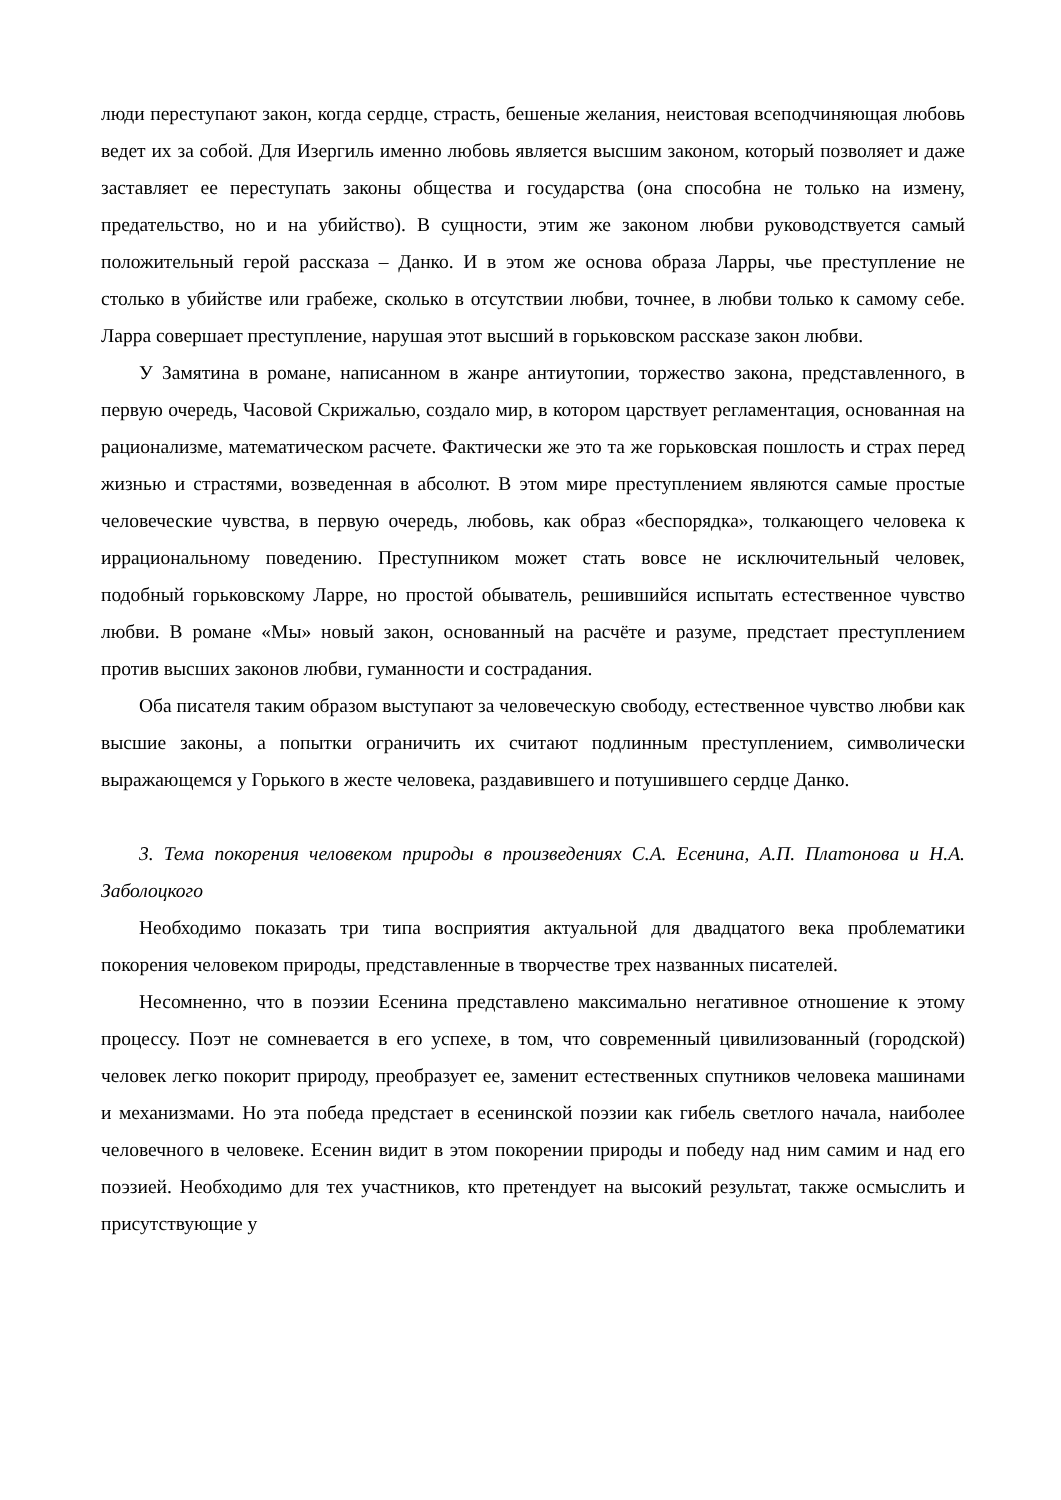люди переступают закон, когда сердце, страсть, бешеные желания, неистовая всеподчиняющая любовь ведет их за собой. Для Изергиль именно любовь является высшим законом, который позволяет и даже заставляет ее переступать законы общества и государства (она способна не только на измену, предательство, но и на убийство). В сущности, этим же законом любви руководствуется самый положительный герой рассказа – Данко. И в этом же основа образа Ларры, чье преступление не столько в убийстве или грабеже, сколько в отсутствии любви, точнее, в любви только к самому себе. Ларра совершает преступление, нарушая этот высший в горьковском рассказе закон любви.
У Замятина в романе, написанном в жанре антиутопии, торжество закона, представленного, в первую очередь, Часовой Скрижалью, создало мир, в котором царствует регламентация, основанная на рационализме, математическом расчете. Фактически же это та же горьковская пошлость и страх перед жизнью и страстями, возведенная в абсолют. В этом мире преступлением являются самые простые человеческие чувства, в первую очередь, любовь, как образ «беспорядка», толкающего человека к иррациональному поведению. Преступником может стать вовсе не исключительный человек, подобный горьковскому Ларре, но простой обыватель, решившийся испытать естественное чувство любви. В романе «Мы» новый закон, основанный на расчёте и разуме, предстает преступлением против высших законов любви, гуманности и сострадания.
Оба писателя таким образом выступают за человеческую свободу, естественное чувство любви как высшие законы, а попытки ограничить их считают подлинным преступлением, символически выражающемся у Горького в жесте человека, раздавившего и потушившего сердце Данко.
3. Тема покорения человеком природы в произведениях С.А. Есенина, А.П. Платонова и Н.А. Заболоцкого
Необходимо показать три типа восприятия актуальной для двадцатого века проблематики покорения человеком природы, представленные в творчестве трех названных писателей.
Несомненно, что в поэзии Есенина представлено максимально негативное отношение к этому процессу. Поэт не сомневается в его успехе, в том, что современный цивилизованный (городской) человек легко покорит природу, преобразует ее, заменит естественных спутников человека машинами и механизмами. Но эта победа предстает в есенинской поэзии как гибель светлого начала, наиболее человечного в человеке. Есенин видит в этом покорении природы и победу над ним самим и над его поэзией. Необходимо для тех участников, кто претендует на высокий результат, также осмыслить и присутствующие у